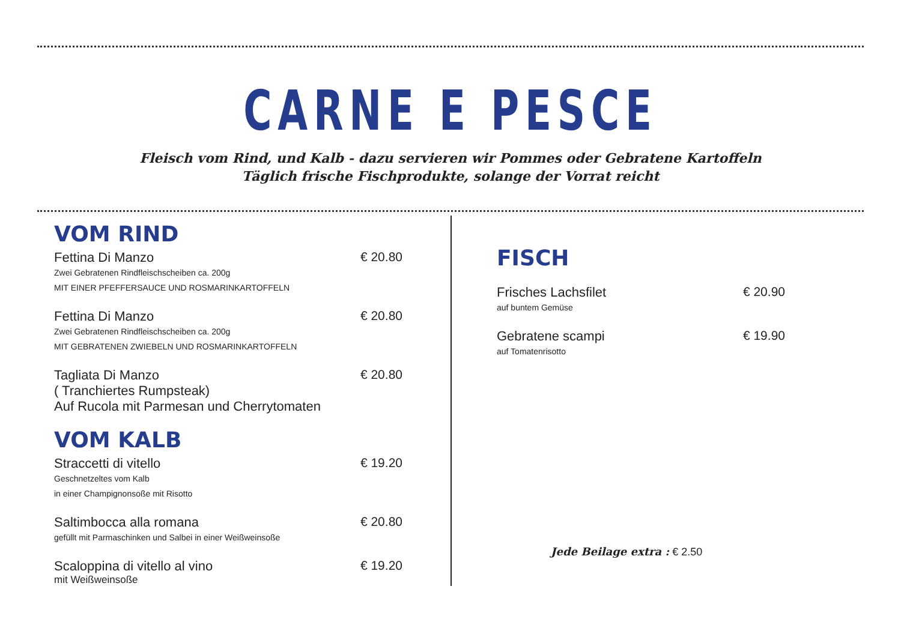CARNE E PESCE
Fleisch vom Rind, und Kalb - dazu servieren wir Pommes oder Gebratene Kartoffeln
Täglich frische Fischprodukte, solange der Vorrat reicht
VOM RIND
Fettina Di Manzo
Zwei Gebratenen Rindfleischscheiben ca. 200g
MIT EINER PFEFFERSAUCE UND ROSMARINKARTOFFELN
€ 20.80
Fettina Di Manzo
Zwei Gebratenen Rindfleischscheiben ca. 200g
MIT GEBRATENEN ZWIEBELN UND ROSMARINKARTOFFELN
€ 20.80
Tagliata Di Manzo
( Tranchiertes Rumpsteak)
Auf Rucola mit Parmesan und Cherrytomaten
€ 20.80
VOM KALB
Straccetti di vitello
Geschnetzeltes vom Kalb
in einer Champignonsoße mit Risotto
€ 19.20
Saltimbocca alla romana
gefüllt mit Parmaschinken und Salbei in einer Weißweinsoße
€ 20.80
Scaloppina di vitello al vino
mit Weißweinsoße
€ 19.20
FISCH
Frisches Lachsfilet
auf buntem Gemüse
€ 20.90
Gebratene scampi
auf Tomatenrisotto
€ 19.90
Jede Beilage extra : € 2.50